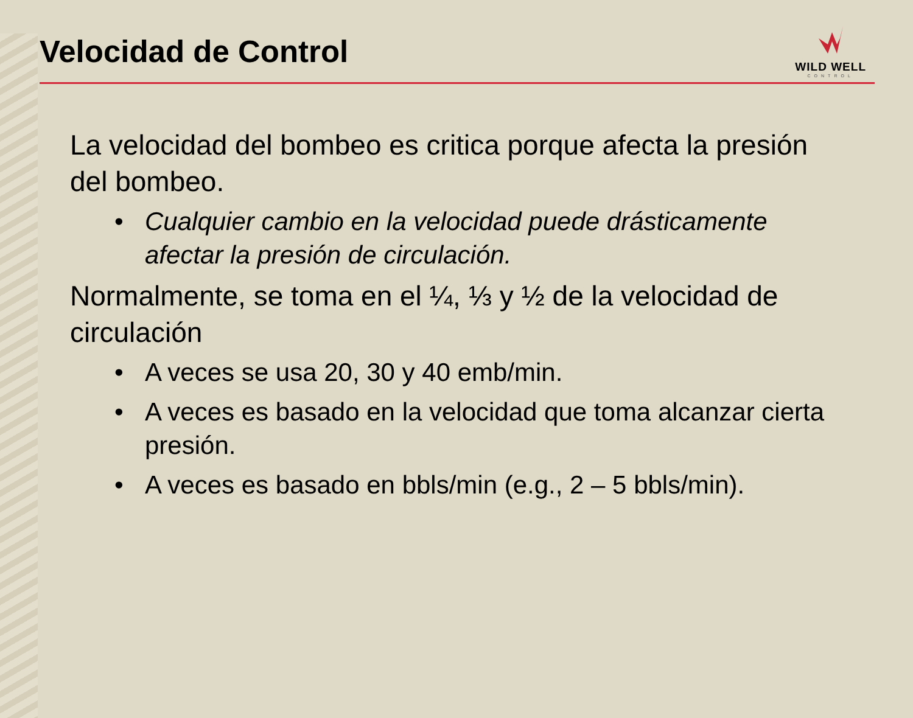Velocidad de Control
WILD WELL
CONTROL
La velocidad del bombeo es critica porque afecta la presión del bombeo.
• Cualquier cambio en la velocidad puede drásticamente afectar la presión de circulación.
Normalmente, se toma en el ¼, ⅓ y ½ de la velocidad de circulación
• A veces se usa 20, 30 y 40 emb/min.
• A veces es basado en la velocidad que toma alcanzar cierta presión.
• A veces es basado en bbls/min (e.g., 2 – 5 bbls/min).